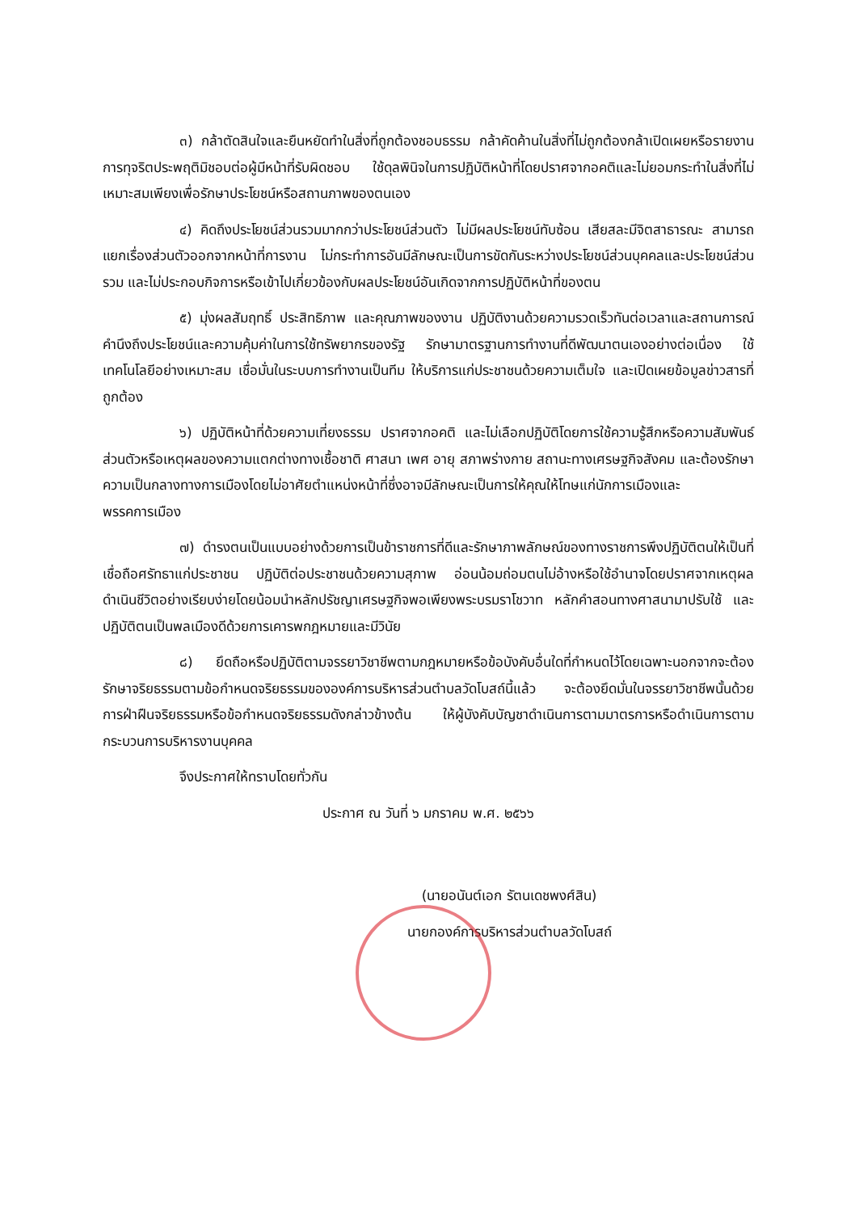๓) กล้าตัดสินใจและยืนหยัดทำในสิ่งที่ถูกต้องชอบธรรม กล้าคัดค้านในสิ่งที่ไม่ถูกต้องกล้าเปิดเผยหรือรายงานการทุจริตประพฤติมิชอบต่อผู้มีหน้าที่รับผิดชอบ ใช้ดุลพินิจในการปฏิบัติหน้าที่โดยปราศจากอคติและไม่ยอมกระทำในสิ่งที่ไม่เหมาะสมเพียงเพื่อรักษาประโยชน์หรือสถานภาพของตนเอง
๔) คิดถึงประโยชน์ส่วนรวมมากกว่าประโยชน์ส่วนตัว ไม่มีผลประโยชน์ทับซ้อน เสียสละมีจิตสาธารณะ สามารถแยกเรื่องส่วนตัวออกจากหน้าที่การงาน ไม่กระทำการอันมีลักษณะเป็นการขัดกันระหว่างประโยชน์ส่วนบุคคลและประโยชน์ส่วนรวม และไม่ประกอบกิจการหรือเข้าไปเกี่ยวข้องกับผลประโยชน์อันเกิดจากการปฏิบัติหน้าที่ของตน
๕) มุ่งผลสัมฤทธิ์ ประสิทธิภาพ และคุณภาพของงาน ปฏิบัติงานด้วยความรวดเร็วทันต่อเวลาและสถานการณ์ คำนึงถึงประโยชน์และความคุ้มค่าในการใช้ทรัพยากรของรัฐ รักษามาตรฐานการทำงานที่ดีพัฒนาตนเองอย่างต่อเนื่อง ใช้เทคโนโลยีอย่างเหมาะสม เชื่อมั่นในระบบการทำงานเป็นทีม ให้บริการแก่ประชาชนด้วยความเต็มใจ และเปิดเผยข้อมูลข่าวสารที่ถูกต้อง
๖) ปฏิบัติหน้าที่ด้วยความเที่ยงธรรม ปราศจากอคติ และไม่เลือกปฏิบัติโดยการใช้ความรู้สึกหรือความสัมพันธ์ส่วนตัวหรือเหตุผลของความแตกต่างทางเชื้อชาติ ศาสนา เพศ อายุ สภาพร่างกาย สถานะทางเศรษฐกิจสังคม และต้องรักษาความเป็นกลางทางการเมืองโดยไม่อาศัยตำแหน่งหน้าที่ซึ่งอาจมีลักษณะเป็นการให้คุณให้โทษแก่นักการเมืองและพรรคการเมือง
๗) ดำรงตนเป็นแบบอย่างด้วยการเป็นข้าราชการที่ดีและรักษาภาพลักษณ์ของทางราชการพึงปฏิบัติตนให้เป็นที่เชื่อถือศรัทธาแก่ประชาชน ปฏิบัติต่อประชาชนด้วยความสุภาพ อ่อนน้อมถ่อมตนไม่อ้างหรือใช้อำนาจโดยปราศจากเหตุผล ดำเนินชีวิตอย่างเรียบง่ายโดยน้อมนำหลักปรัชญาเศรษฐกิจพอเพียงพระบรมราโชวาท หลักคำสอนทางศาสนามาปรับใช้ และปฏิบัติตนเป็นพลเมืองดีด้วยการเคารพกฎหมายและมีวินัย
๘) ยึดถือหรือปฏิบัติตามจรรยาวิชาชีพตามกฎหมายหรือข้อบังคับอื่นใดที่กำหนดไว้โดยเฉพาะนอกจากจะต้องรักษาจริยธรรมตามข้อกำหนดจริยธรรมขององค์การบริหารส่วนตำบลวัดโบสถ์นี้แล้ว จะต้องยึดมั่นในจรรยาวิชาชีพนั้นด้วย การฝ่าฝืนจริยธรรมหรือข้อกำหนดจริยธรรมดังกล่าวข้างต้น ให้ผู้บังคับบัญชาดำเนินการตามมาตรการหรือดำเนินการตามกระบวนการบริหารงานบุคคล
จึงประกาศให้ทราบโดยทั่วกัน
ประกาศ ณ วันที่ ๖ มกราคม พ.ศ. ๒๕๖๖
(นายอนันต์เอก รัตนเดชพงศ์สิน)
นายกองค์การบริหารส่วนตำบลวัดโบสถ์